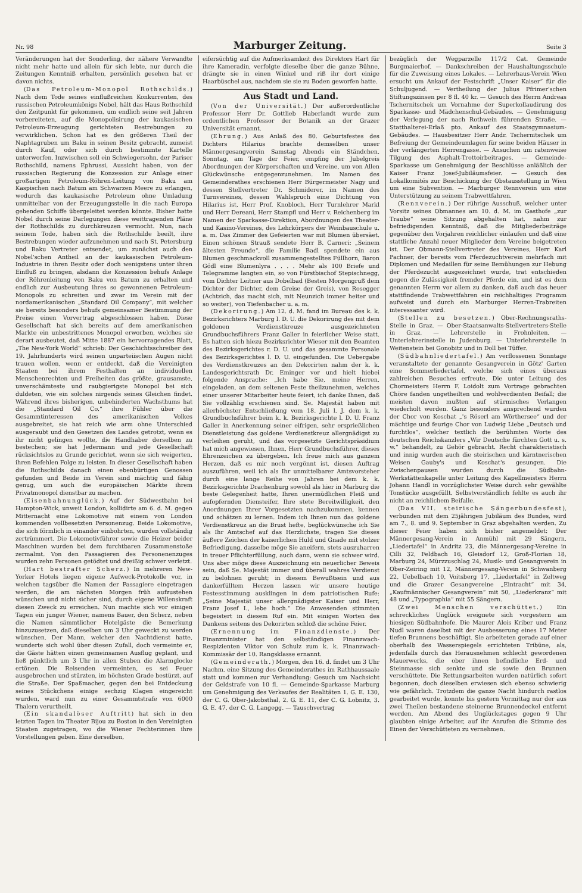Nr. 98 Marburger Zeitung. Seite 3
Veränderungen hat der Sonderling, der nähere Verwandte nicht mehr hatte und allein für sich lebte, nur durch die Zeitungen Kenntniß erhalten, persönlich gesehen hat er davon nichts.
(Das Petroleum-Monopol Rothschilds.) Nach dem Tode seines einflußreichen Konkurrenten, des russischen Petroleumkönigs Nobel, hält das Haus Rothschild den Zeitpunkt für gekommen, um endlich seine seit Jahren vorbereiteten, auf die Monopolisirung der kaukasischen Petroleum-Erzeugung gerichteten Bestrebungen zu verwirklichen. Schon hat es den größeren Theil der Naphtagruben um Baku in seinen Besitz gebracht, zumeist durch Kauf, oder sich durch bestimmte Kartelle unterworfen. Inzwischen soll ein Schwiegersohn, der Pariser Rothschild, namens Ephrussi, Aussicht haben, von der russischen Regierung die Konzession zur Anlage einer großartigen Petroleum-Röhren-Leitung von Baku am Kaspischen nach Batum am Schwarzen Meere zu erlangen, wodurch das kaukasische Petroleum ohne Umladung unmittelbar von der Erzeugungsstelle in die nach Europa gehenden Schiffe übergeleitet werden könnte. Bisher hatte Nobel durch seine Darlegungen diese weittragenden Pläne der Rothschilds zu durchkreuzen vermocht. Nun, nach seinem Tode, haben sich die Rothschilde beeilt, ihre Bestrebungen wieder aufzunehmen und nach St. Petersburg und Baku Vertreter entsendet, um zunächst auch den Nobel'schen Antheil an der kaukasischen Petroleum-Industrie in ihren Besitz oder doch wenigstens unter ihren Einfluß zu bringen, alsdann die Konzession behufs Anlage der Röhrenleitung von Baku von Batum zu erhalten und endlich zur Ausbeutung ihres so gewonnenen Petroleum-Monopols zu schreiten und zwar im Verein mit der nordamerikanischen „Standard Oil Company“, mit welcher sie bereits besonders behufs gemeinsamer Bestimmung der Preise einen Vorvertrag abgeschlossen haben. Diese Gesellschaft hat sich bereits auf dem amerikanischen Markte ein unbestrittenes Monopol erworben, welches sie derart ausbeutet, daß Mitte 1887 ein hervorragendes Blatt, „The New-York World“ schrieb: Der Geschichtsschreiber des 19. Jahrhunderts wird seinen unparteiischen Augen nicht trauen wollen, wenn er entdeckt, daß die Vereinigten Staaten bei ihrem Festhalten an individuellen Menschenrechten und Freiheiten das größte, grausamste, unverschämteste und raubgierigste Monopol bei sich duldeten, wie ein solches nirgends seines Gleichen findet. Während ihres bisherigen, unbehinderten Wachsthums hat die „Standard Oil Co.“ ihre Fühler über die Gesammtinteressen des amerikanischen Volkes ausgebreitet, sie hat reich wie arm ohne Unterschied ausgeraubt und den Gesetzen des Landes getrotzt, wenn es ihr nicht gelingen wollte, die Handhaber derselben zu bestechen; sie hat Jedermann und jede Gesellschaft rücksichtslos zu Grunde gerichtet, wenn sie sich weigerten, ihren Befehlen Folge zu leisten. In dieser Gesellschaft haben die Rothschilds danach einen ebenbürtigen Genossen gefunden und Beide im Verein sind mächtig und fähig genug, um auch die europäischen Märkte ihrem Privatmonopol dienstbar zu machen.
(Eisenbahnunglück.) Auf der Südwestbahn bei Hampton-Wick, unweit London, kollidirte am 6. d. M. gegen Mitternacht eine Lokomotive mit einem von London kommenden vollbesetzten Personenzug. Beide Lokomotive, die sich förmlich in einander einbohrten, wurden vollständig zertrümmert. Die Lokomotivführer sowie die Heizer beider Maschinen wurden bei dem furchtbaren Zusammenstoße zermalmt. Von den Passagieren des Personenenzuges wurden zehn Personen getödtet und dreißig schwer verletzt.
(Hart bestrafter Scherz.) In mehreren New-Yorker Hotels liegen eigene Aufweck-Protokolle vor, in welchen tagsüber die Namen der Passagiere eingetragen werden, die am nächsten Morgen früh aufzustehen wünschen und nicht sicher sind, durch eigene Willenskraft diesen Zweck zu erreichen. Nun machte sich vor einigen Tagen ein junger Wiener, namens Bauer, den Scherz, neben die Namen sämmtlicher Hotelgäste die Bemerkung hinzuzusetzen, daß dieselben um 3 Uhr geweckt zu werden wünschen. Der Mann, welcher den Nachtdienst hatte, wunderte sich wohl über diesen Zufall, doch vermeinte er, die Gäste hätten einen gemeinsamen Ausflug geplant, und ließ pünktlich um 3 Uhr in allen Stuben die Alarmglocke ertönen. Die Reisenden vermeinten, es sei Feuer ausgebrochen und stürzten, im höchsten Grade bestürzt, auf die Straße. Der Spaßmacher, gegen den bei Entdeckung seines Stückchens einige sechzig Klagen eingereicht wurden, ward nun zu einer Gesammtstrafe von 6000 Thalern verurtheilt.
(Ein skandalöser Auftritt) hat sich in den letzten Tagen im Theater Bijou zu Boston in den Vereinigten Staaten zugetragen, wo die Wiener Fechterinnen ihre Vorstellungen geben. Eine derselben,
eifersüchtig auf die Aufmerksamkeit des Direktors Hart für ihre Kameradin, verfolgte dieselbe über die ganze Bühne, drängte sie in einen Winkel und riß ihr dort einige Haarbüschel aus, nachdem sie sie zu Boden geworfen hatte.
Aus Stadt und Land.
(Von der Universität.) Der außerordentliche Professor Herr Dr. Gottlieb Haberlandt wurde zum ordentlichen Professor der Botanik an der Grazer Universität ernannt.
(Ehrung.) Aus Anlaß des 80. Geburtsfestes des Dichters Hilarius brachte demselben unser Männergesangverein Samstag Abends ein Ständchen. Sonntag, am Tage der Feier, empfing der Jubelgreis Abordnungen der Körperschaften und Vereine, um von Allen Glückwünsche entgegenzunehmen. Im Namen des Gemeinderathes erschienen Herr Bürgermeister Nagy und dessen Stellvertreter Dr. Schmiderer, im Namen des Turnvereines, dessen Wahlspruch eine Dichtung von Hilarius ist, Herr Prof. Knobloch, Herr Turnlehrer Markl und Herr Dereani, Herr Stampfl und Herr v. Reichenberg im Namen der Sparkasse-Direktion, Abordnungen des Theater- und Kasino-Vereines, des Lehrkörpers der Weinbauschule u. a. m. Das Zimmer des Gefeierten war mit Blumen übersäet. Einen schönen Strauß sendete Herr B. Carneri: „Seinem ältesten Freunde“, die Familie Badl spendete ein aus Blumen geschmackvoll zusammengestelltes Füllhorn, Baron Gödl eine Blumenlyra . . . . Mehr als 100 Briefe und Telegramme langten ein, so von Fürstbischof Stepischnegg, vom Dichter Leitner aus Dobelbad (Besten Morgengruß dem Dichter der Dichter, dem Greise der Greis), von Rosegger (Achtzich, das macht sich, mit Neunzich immer heiter und so weiter), von Tiefenbacher u. a. m.
(Dekorirung.) Am 12. d. M. fand im Bureau des k. k. Bezirksrichters Marburg l. D. U. die Dekorirung des mit dem goldenen Verdienstkreuze ausgezeichneten Grundbuchsführers Franz Galler in feierlicher Weise statt. Es hatten sich hiezu Bezirksrichter Wieser mit den Beamten des Bezirksgerichtes r. D. U. und das gesammte Personale des Bezirksgerichtes l. D. U. eingefunden. Die Uebergabe des Verdienstkreuzes an den Dekorirten nahm der k. k. Landesgerichtsrath Dr. Eminger vor und hielt hiebei folgende Ansprache: „Ich habe Sie, meine Herren, eingeladen, an dem seltenen Feste theilzunehmen, welches einer unserer Mitarbeiter heute feiert, ich danke Ihnen, daß Sie vollzählig erschienen sind. Se. Majestät haben mit allerhöchster Entschließung vom 18. Juli l. J. dem k. k. Grundbuchsführer beim k. k. Bezirksgerichte l. D. U. Franz Galler in Anerkennung seiner eifrigen, sehr ersprießlichen Dienstleistung das goldene Verdienstkreuz allergnädigst zu verleihen geruht, und das vorgesetzte Gerichtspräsidium hat mich angewiesen, Ihnen, Herr Grundbuchsführer, dieses Ehrenzeichen zu übergeben. Ich freue mich aus ganzem Herzen, daß es mir noch vergönnt ist, diesen Auftrag auszuführen, weil ich als Ihr unmittelbarer Amtsvorsteher durch eine lange Reihe von Jahren bei dem k. k. Bezirksgerichte Drachenburg sowohl als hier in Marburg die beste Gelegenheit hatte, Ihren unermüdlichen Fleiß und aufopfernden Diensteifer, Ihre stete Bereitwilligkeit, den Anordnungen Ihrer Vorgesetzten nachzukommen, kennen und schätzen zu lernen. Indem ich Ihnen nun das goldene Verdienstkreuz an die Brust hefte, beglückwünsche ich Sie als Ihr Amtschef auf das Herzlichste, tragen Sie dieses äußere Zeichen der kaiserlichen Huld und Gnade mit stolzer Befriedigung, dasselbe möge Sie aneifern, stets auszuharren in treuer Pflichterfüllung, auch dann, wenn sie schwer wird. Uns aber möge diese Auszeichnung ein neuerlicher Beweis sein, daß Se. Majestät immer und überall wahres Verdienst zu belohnen geruht; in diesem Bewußtsein und aus dankerfülltem Herzen lassen wir unsere heutige Festesstimmung ausklingen in dem patriotischen Rufe: „Seine Majestät unser allergnädigster Kaiser und Herr, Franz Josef I., lebe hoch.“ Die Anwesenden stimmten begeistert in diesem Ruf ein. Mit einigen Worten des Dankens seitens des Dekorirten schloß die schöne Feier.
(Ernennung im Finanzdienste.) Der Finanzminister hat den selbständigen Finanzwach-Respizienten Viktor von Schulz zum k. k. Finanzwach-Kommissär der 10. Rangsklasse ernannt.
(Gemeinderath.) Morgen, den 16. d. findet um 3 Uhr Nachm. eine Sitzung des Gemeinderathes im Rathhaussaale statt und kommen zur Verhandlung: Gesuch um Nachsicht der Geldstrafe von 10 fl. — Gemeinde-Sparkasse Marburg um Genehmigung des Verkaufes der Realitäten 1. G. E. 130, der C. G. Ober-Jakobsthal, 2. G. E. 11, der C. G. Lobnitz, 3. G. E. 47, der C. G. Langegg. — Tauschvertrag
bezüglich der Wegparzelle 117/2 Cat. Gemeinde Burgmaierhof. — Dankschreiben der Haushaltungsschule für die Zuweisung eines Lokales. — Lehrerhaus-Verein Wien ersucht um Ankauf der Festschrift „Unser Kaiser“ für die Schuljugend. — Vertheilung der Julius Pfrimer'schen Stiftungszinsen per 8 fl. 40 kr. — Gesuch des Herrn Andreas Tschernitschek um Vornahme der Superkollaudirung des Sparkasse- und Mädchenschul-Gebäudes. — Genehmigung der Verlegung der nach Rothwein führenden Straße. — Statthalterei-Erlaß pto. Ankauf des Staatsgymnasium-Gebäudes. — Hausbesitzer Herr Andr. Tschernitschek um Befreiung der Gemeindeumlagen für seine beiden Häuser in der verlängerten Herrengasse. — Ansuchen um ratenweise Tilgung des Asphalt-Trottoirbeitrages. — Gemeinde-Sparkasse um Genehmigung der Beschlüsse anläßlich der Kaiser Franz Josef-Jubiläumsfeier. — Gesuch des Lokalkomités zur Beschickung der Obstausstellung in Wien um eine Subvention. — Marburger Rennverein um eine Unterstützung zu seinem Trabwettfahren.
(Rennverein.) Der rührige Ausschuß, welcher unter Vorsitz seines Obmannes am 10. d. M. im Gasthofe „zur Traube“ seine Sitzung abgehalten hat, nahm zur befriedigenden Kenntniß, daß die Mitgliederbeiträge gegenüber den Vorjahren reichlicher einlaufen und daß eine stattliche Anzahl neuer Mitglieder dem Vereine beigetreten ist. Der Obmann-Stellvertreter des Vereines, Herr Karl Pachner, der bereits vom Pferdezuchtverein mehrfach mit Diplomen und Medaillen für seine Bemühungen zur Hebung der Pferdezucht ausgezeichnet wurde, trat entschieden gegen die Zulässigkeit fremder Pferde ein, und ist es dem genannten Herrn vor allem zu danken, daß auch das heuer stattfindende Trabwettfahren ein reichhaltiges Programm aufweist und durch ein Marburger Herren-Trabreiten interessanter wird.
(Stellen zu besetzen.) Ober-Rechnungsraths-Stelle in Graz. — Ober-Staatsanwalts-Stellvertreters-Stelle in Graz. — Lehrerstelle in Frohnleiten. — Unterlehrerinstelle in Judenburg. — Unterlehrerstelle in Weitenstein bei Gonobitz und in Doll bei Tüffer.
(Südbahnliedertafel.) Am verflossenen Sonntage veranstaltete der genannte Gesangverein in Götz' Garten eine Sommerliedertafel, welche sich eines überaus zahlreichen Besuches erfreute. Die unter Leitung des Chormeisters Herrn F. Loidolt zum Vortrage gebrachten Chöre fanden ungetheilten und wohlverdienten Beifall; die meisten davon mußten auf stürmisches Verlangen wiederholt werden. Ganz besonders ansprechend wurden der Chor von Koschat „'s Röserl am Wörthersee“ und der mächtige und feurige Chor von Ludwig Liebe „Deutsch und furchtlos“, welcher textlich die berühmten Worte des deutschen Reichskanzlers „Wir Deutsche fürchten Gott u. s. w.“ behandelt, zu Gehör gebracht. Recht charakteristisch und innig wurden auch die steirischen und kärntnerischen Weisen Gauby's und Koschat's gesungen. Die Zwischenpausen wurden durch die Südbahn-Werkstättenkapelle unter Leitung des Kapellmeisters Herrn Johann Handl in vorzüglichster Weise durch sehr gewählte Tonstücke ausgefüllt. Selbstverständlich fehlte es auch ihr nicht an reichlichem Beifalle.
(Das VII. steirische Sängerbundesfest), verbunden mit dem 25jährigen Jubiläum des Bundes, wird am 7., 8. und 9. September in Graz abgehalten werden. Zu dieser Feier haben sich bisher angemeldet: Der Männergesang-Verein in Anmühl mit 29 Sängern, „Liedertafel“ in Andritz 23, die Männergesang-Vereine in Cilli 32, Feldbach 16, Gleisdorf 12, Groß-Florian 18, Marburg 24, Mürzzuschlag 24, Musik- und Gesangverein in Ober-Zeiring mit 12, Männergesang-Verein in Schwanberg 22, Uebelbach 10, Voitsberg 17, „Liedertafel“ in Zeltweg und die Grazer Gesangvereine „Eintracht“ mit 34, „Kaufmännischer Gesangverein“ mit 50, „Liederkranz“ mit 48 und „Typographia“ mit 55 Sängern.
(Zwei Menschen verschüttet.) Ein schreckliches Unglück ereignete sich vorgestern am hiesigen Südbahnhofe. Die Maurer Alois Kriber und Franz Nudl waren daselbst mit der Ausbesserung eines 17 Meter tiefen Brunnens beschäftigt. Sie arbeiteten gerade auf einer oberhalb des Wasserspiegels errichteten Tribüne, als, jedenfalls durch das Herausnehmen schlecht gewordenen Mauerwerks, die ober ihnen befindliche Erd- und Steinmasse sich senkte und sie sowie den Brunnen verschüttete. Die Rettungsarbeiten wurden natürlich sofort begonnen, doch dieselben erwiesen sich ebenso schwierig wie gefährlich. Trotzdem die ganze Nacht hindurch rastlos gearbeitet wurde, konnte bis gestern Vormittag nur der aus zwei Theilen bestandene steinerne Brunnendeckel entfernt werden. Am Abend des Unglückstages gegen 9 Uhr glaubten einige Arbeiter, auf ihr Anrufen die Stimme des Einen der Verschütteten zu vernehmen.